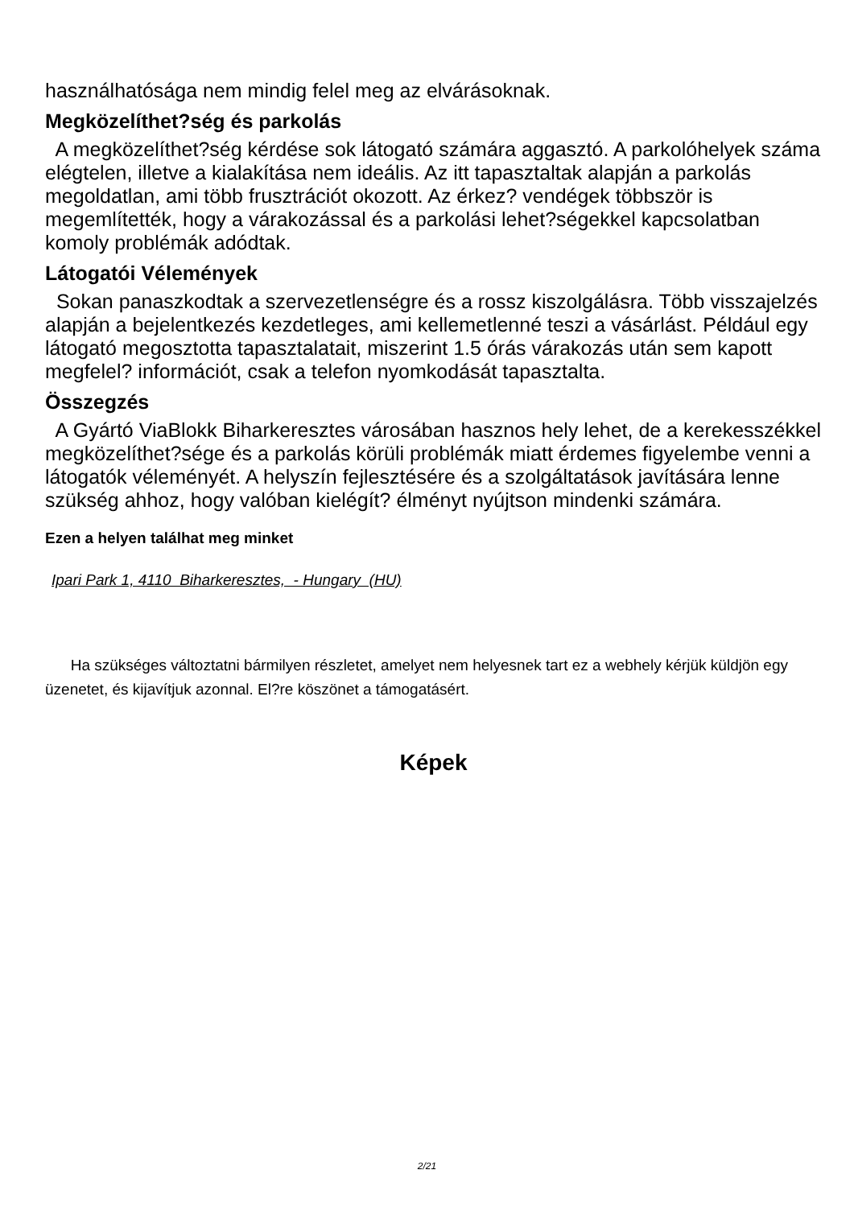használhatósága nem mindig felel meg az elvárásoknak.
Megközelíthet?ség és parkolás
A megközelíthet?ség kérdése sok látogató számára aggasztó. A parkolóhelyek száma elégtelen, illetve a kialakítása nem ideális. Az itt tapasztaltak alapján a parkolás megoldatlan, ami több frusztrációt okozott. Az érkez? vendégek többször is megemlítették, hogy a várakozással és a parkolási lehet?ségekkel kapcsolatban komoly problémák adódtak.
Látogatói Vélemények
Sokan panaszkodtak a szervezetlenségre és a rossz kiszolgálásra. Több visszajelzés alapján a bejelentkezés kezdetleges, ami kellemetlenné teszi a vásárlást. Például egy látogató megosztotta tapasztalatait, miszerint 1.5 órás várakozás után sem kapott megfelel? információt, csak a telefon nyomkodását tapasztalta.
Összegzés
A Gyártó ViaBlokk Biharkeresztes városában hasznos hely lehet, de a kerekesszékkel megközelíthet?sége és a parkolás körüli problémák miatt érdemes figyelembe venni a látogatók véleményét. A helyszín fejlesztésére és a szolgáltatások javítására lenne szükség ahhoz, hogy valóban kielégít? élményt nyújtson mindenki számára.
Ezen a helyen találhat meg minket
Ipari Park 1, 4110 Biharkeresztes, - Hungary (HU)
Ha szükséges változtatni bármilyen részletet, amelyet nem helyesnek tart ez a webhely kérjük küldjön egy üzenetet, és kijavítjuk azonnal. El?re köszönet a támogatásért.
Képek
2/21